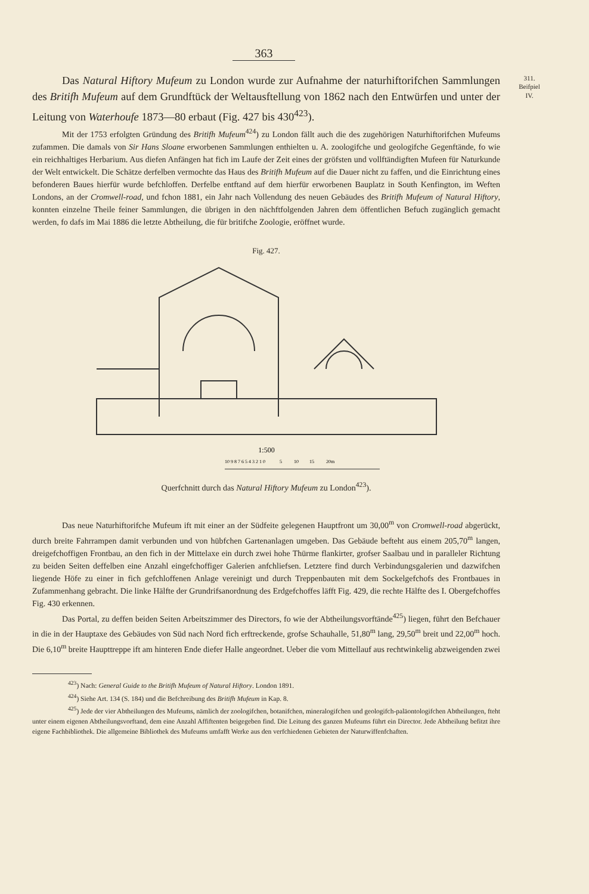363
311.
Beifpiel
IV.
Das Natural Hiftory Mufeum zu London wurde zur Aufnahme der naturhifto­rifchen Sammlungen des Britifh Mufeum auf dem Grundftück der Weltausftellung von 1862 nach den Entwürfen und unter der Leitung von Waterhoufe 1873—80 erbaut (Fig. 427 bis 430<sup>423</sup>).
Mit der 1753 erfolgten Gründung des Britifh Mufeum<sup>424</sup>) zu London fällt auch die des zu­gehörigen Naturhiftorifchen Mufeums zufammen. Die damals von Sir Hans Sloane erworbenen Samm­lungen enthielten u. A. zoologifche und geologifche Gegenftände, fo wie ein reichhaltiges Herbarium. Aus diefen Anfängen hat fich im Laufe der Zeit eines der gröfsten und vollftändigften Mufeen für Natur­kunde der Welt entwickelt. Die Schätze derfelben vermochte das Haus des Britifh Mufeum auf die Dauer nicht zu faffen, und die Einrichtung eines befonderen Baues hierfür wurde befchloffen. Derfelbe entftand auf dem hierfür erworbenen Bauplatz in South Kenfington, im Weften Londons, an der Cromwell-road, und fchon 1881, ein Jahr nach Vollendung des neuen Gebäudes des Britifh Mufeum of Natural Hiftory, konnten einzelne Theile feiner Sammlungen, die übrigen in den nächftfolgenden Jahren dem öffentlichen Befuch zugänglich gemacht werden, fo dafs im Mai 1886 die letzte Abtheilung, die für britifche Zoologie, eröffnet wurde.
Fig. 427.
1:500
10 9 8 7 6 5 4 3 2 1 0 5 10 15 20m
Querfchnitt durch das Natural Hiftory Mufeum zu London<sup>423</sup>).
Das neue Naturhiftorifche Mufeum ift mit einer an der Südfeite gelegenen Hauptfront um 30,00<sup>m</sup> von Cromwell-road abgerückt, durch breite Fahrrampen damit verbunden und von hübfchen Gartenanlagen umgeben. Das Gebäude befteht aus einem 205,70<sup>m</sup> langen, dreigefchoffigen Frontbau, an den fich in der Mittelaxe ein durch zwei hohe Thürme flankirter, grofser Saalbau und in paralleler Richtung zu beiden Seiten deffelben eine Anzahl eingefchoffiger Galerien anfchliefsen. Letztere find durch Verbindungsgalerien und dazwifchen liegende Höfe zu einer in fich gefchloffenen Anlage vereinigt und durch Treppenbauten mit dem Sockelgefchofs des Frontbaues in Zufammenhang gebracht. Die linke Hälfte der Grundrifs­anordnung des Erdgefchoffes läfft Fig. 429, die rechte Hälfte des I. Obergefchoffes Fig. 430 erkennen.
Das Portal, zu deffen beiden Seiten Arbeitszimmer des Directors, fo wie der Abtheilungsvorftände<sup>425</sup>) liegen, führt den Befchauer in die in der Hauptaxe des Gebäudes von Süd nach Nord fich erftreckende, grofse Schauhalle, 51,80<sup>m</sup> lang, 29,50<sup>m</sup> breit und 22,00<sup>m</sup> hoch. Die 6,10<sup>m</sup> breite Haupttreppe ift am hinteren Ende diefer Halle angeordnet. Ueber die vom Mittellauf aus rechtwinkelig abzweigenden zwei
<sup>423</sup>) Nach: General Guide to the Britifh Mufeum of Natural Hiftory. London 1891.
<sup>424</sup>) Siehe Art. 134 (S. 184) und die Befchreibung des Britifh Mufeum in Kap. 8.
<sup>425</sup>) Jede der vier Abtheilungen des Mufeums, nämlich der zoologifchen, botanifchen, mineralogifchen und geologifch-paläontologifchen Abtheilungen, fteht unter einem eigenen Abtheilungsvorftand, dem eine Anzahl Affiftenten beigegeben find. Die Leitung des ganzen Mufeums führt ein Director. Jede Abtheilung befitzt ihre eigene Fachbibliothek. Die allgemeine Bibliothek des Mufeums umfafft Werke aus den verfchiedenen Gebieten der Naturwiffenfchaften.